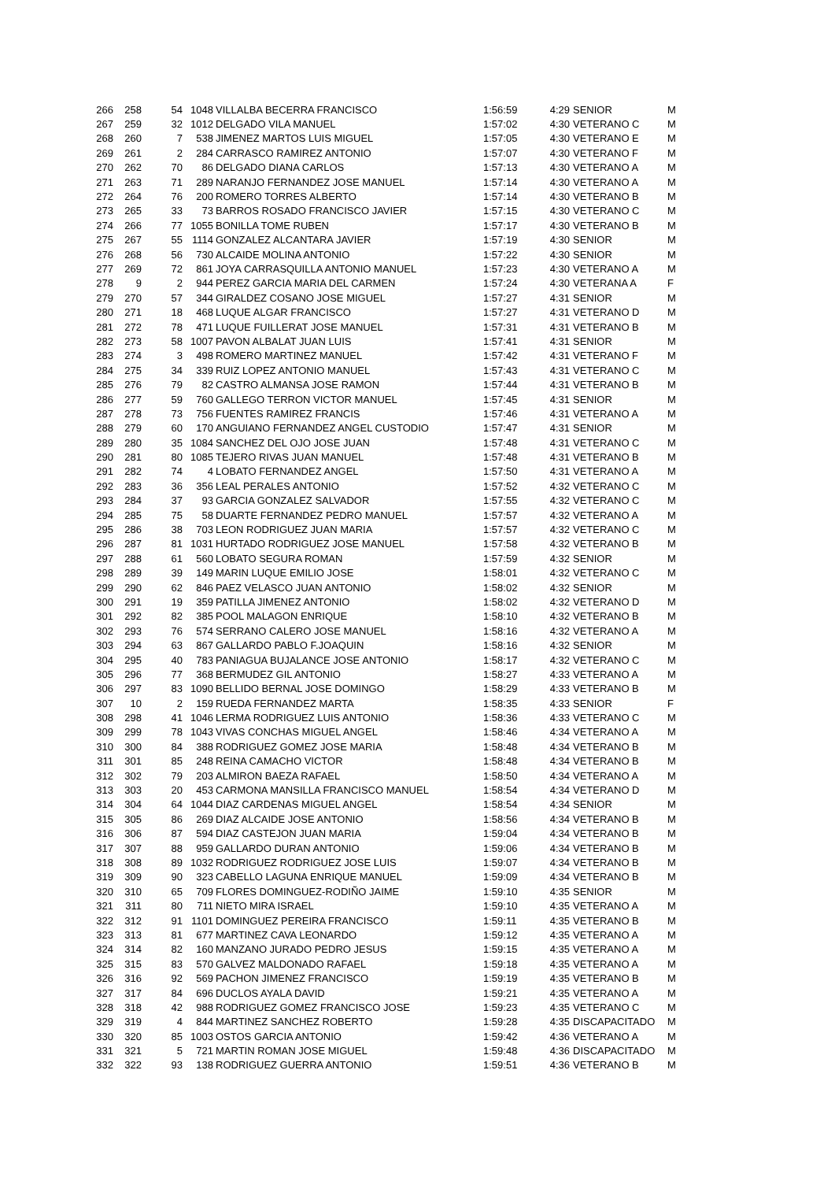| 266 | 258 | 54 | 1048 | VILLALBA BECERRA FRANCISCO | 1:56:59 | 4:29 | SENIOR | M |
| 267 | 259 | 32 | 1012 | DELGADO VILA MANUEL | 1:57:02 | 4:30 | VETERANO C | M |
| 268 | 260 | 7 | 538 | JIMENEZ MARTOS LUIS MIGUEL | 1:57:05 | 4:30 | VETERANO E | M |
| 269 | 261 | 2 | 284 | CARRASCO RAMIREZ ANTONIO | 1:57:07 | 4:30 | VETERANO F | M |
| 270 | 262 | 70 | 86 | DELGADO DIANA CARLOS | 1:57:13 | 4:30 | VETERANO A | M |
| 271 | 263 | 71 | 289 | NARANJO FERNANDEZ JOSE MANUEL | 1:57:14 | 4:30 | VETERANO A | M |
| 272 | 264 | 76 | 200 | ROMERO TORRES ALBERTO | 1:57:14 | 4:30 | VETERANO B | M |
| 273 | 265 | 33 | 73 | BARROS ROSADO FRANCISCO JAVIER | 1:57:15 | 4:30 | VETERANO C | M |
| 274 | 266 | 77 | 1055 | BONILLA TOME RUBEN | 1:57:17 | 4:30 | VETERANO B | M |
| 275 | 267 | 55 | 1114 | GONZALEZ ALCANTARA JAVIER | 1:57:19 | 4:30 | SENIOR | M |
| 276 | 268 | 56 | 730 | ALCAIDE MOLINA ANTONIO | 1:57:22 | 4:30 | SENIOR | M |
| 277 | 269 | 72 | 861 | JOYA CARRASQUILLA ANTONIO MANUEL | 1:57:23 | 4:30 | VETERANO A | M |
| 278 | 9 | 2 | 944 | PEREZ GARCIA MARIA DEL CARMEN | 1:57:24 | 4:30 | VETERANA A | F |
| 279 | 270 | 57 | 344 | GIRALDEZ COSANO JOSE MIGUEL | 1:57:27 | 4:31 | SENIOR | M |
| 280 | 271 | 18 | 468 | LUQUE ALGAR FRANCISCO | 1:57:27 | 4:31 | VETERANO D | M |
| 281 | 272 | 78 | 471 | LUQUE FUILLERAT JOSE MANUEL | 1:57:31 | 4:31 | VETERANO B | M |
| 282 | 273 | 58 | 1007 | PAVON ALBALAT JUAN LUIS | 1:57:41 | 4:31 | SENIOR | M |
| 283 | 274 | 3 | 498 | ROMERO MARTINEZ MANUEL | 1:57:42 | 4:31 | VETERANO F | M |
| 284 | 275 | 34 | 339 | RUIZ LOPEZ ANTONIO MANUEL | 1:57:43 | 4:31 | VETERANO C | M |
| 285 | 276 | 79 | 82 | CASTRO ALMANSA JOSE RAMON | 1:57:44 | 4:31 | VETERANO B | M |
| 286 | 277 | 59 | 760 | GALLEGO TERRON VICTOR MANUEL | 1:57:45 | 4:31 | SENIOR | M |
| 287 | 278 | 73 | 756 | FUENTES RAMIREZ FRANCIS | 1:57:46 | 4:31 | VETERANO A | M |
| 288 | 279 | 60 | 170 | ANGUIANO FERNANDEZ ANGEL CUSTODIO | 1:57:47 | 4:31 | SENIOR | M |
| 289 | 280 | 35 | 1084 | SANCHEZ DEL OJO JOSE JUAN | 1:57:48 | 4:31 | VETERANO C | M |
| 290 | 281 | 80 | 1085 | TEJERO RIVAS JUAN MANUEL | 1:57:48 | 4:31 | VETERANO B | M |
| 291 | 282 | 74 | 4 | LOBATO FERNANDEZ ANGEL | 1:57:50 | 4:31 | VETERANO A | M |
| 292 | 283 | 36 | 356 | LEAL PERALES ANTONIO | 1:57:52 | 4:32 | VETERANO C | M |
| 293 | 284 | 37 | 93 | GARCIA GONZALEZ SALVADOR | 1:57:55 | 4:32 | VETERANO C | M |
| 294 | 285 | 75 | 58 | DUARTE FERNANDEZ PEDRO MANUEL | 1:57:57 | 4:32 | VETERANO A | M |
| 295 | 286 | 38 | 703 | LEON RODRIGUEZ JUAN MARIA | 1:57:57 | 4:32 | VETERANO C | M |
| 296 | 287 | 81 | 1031 | HURTADO RODRIGUEZ JOSE MANUEL | 1:57:58 | 4:32 | VETERANO B | M |
| 297 | 288 | 61 | 560 | LOBATO SEGURA ROMAN | 1:57:59 | 4:32 | SENIOR | M |
| 298 | 289 | 39 | 149 | MARIN LUQUE EMILIO JOSE | 1:58:01 | 4:32 | VETERANO C | M |
| 299 | 290 | 62 | 846 | PAEZ VELASCO JUAN ANTONIO | 1:58:02 | 4:32 | SENIOR | M |
| 300 | 291 | 19 | 359 | PATILLA JIMENEZ ANTONIO | 1:58:02 | 4:32 | VETERANO D | M |
| 301 | 292 | 82 | 385 | POOL MALAGON ENRIQUE | 1:58:10 | 4:32 | VETERANO B | M |
| 302 | 293 | 76 | 574 | SERRANO CALERO JOSE MANUEL | 1:58:16 | 4:32 | VETERANO A | M |
| 303 | 294 | 63 | 867 | GALLARDO PABLO F.JOAQUIN | 1:58:16 | 4:32 | SENIOR | M |
| 304 | 295 | 40 | 783 | PANIAGUA BUJALANCE JOSE ANTONIO | 1:58:17 | 4:32 | VETERANO C | M |
| 305 | 296 | 77 | 368 | BERMUDEZ GIL ANTONIO | 1:58:27 | 4:33 | VETERANO A | M |
| 306 | 297 | 83 | 1090 | BELLIDO BERNAL JOSE DOMINGO | 1:58:29 | 4:33 | VETERANO B | M |
| 307 | 10 | 2 | 159 | RUEDA FERNANDEZ MARTA | 1:58:35 | 4:33 | SENIOR | F |
| 308 | 298 | 41 | 1046 | LERMA RODRIGUEZ LUIS ANTONIO | 1:58:36 | 4:33 | VETERANO C | M |
| 309 | 299 | 78 | 1043 | VIVAS CONCHAS MIGUEL ANGEL | 1:58:46 | 4:34 | VETERANO A | M |
| 310 | 300 | 84 | 388 | RODRIGUEZ GOMEZ JOSE MARIA | 1:58:48 | 4:34 | VETERANO B | M |
| 311 | 301 | 85 | 248 | REINA CAMACHO VICTOR | 1:58:48 | 4:34 | VETERANO B | M |
| 312 | 302 | 79 | 203 | ALMIRON BAEZA RAFAEL | 1:58:50 | 4:34 | VETERANO A | M |
| 313 | 303 | 20 | 453 | CARMONA MANSILLA FRANCISCO MANUEL | 1:58:54 | 4:34 | VETERANO D | M |
| 314 | 304 | 64 | 1044 | DIAZ CARDENAS MIGUEL ANGEL | 1:58:54 | 4:34 | SENIOR | M |
| 315 | 305 | 86 | 269 | DIAZ ALCAIDE JOSE ANTONIO | 1:58:56 | 4:34 | VETERANO B | M |
| 316 | 306 | 87 | 594 | DIAZ CASTEJON JUAN MARIA | 1:59:04 | 4:34 | VETERANO B | M |
| 317 | 307 | 88 | 959 | GALLARDO DURAN ANTONIO | 1:59:06 | 4:34 | VETERANO B | M |
| 318 | 308 | 89 | 1032 | RODRIGUEZ RODRIGUEZ JOSE LUIS | 1:59:07 | 4:34 | VETERANO B | M |
| 319 | 309 | 90 | 323 | CABELLO LAGUNA ENRIQUE MANUEL | 1:59:09 | 4:34 | VETERANO B | M |
| 320 | 310 | 65 | 709 | FLORES DOMINGUEZ-RODIÑO JAIME | 1:59:10 | 4:35 | SENIOR | M |
| 321 | 311 | 80 | 711 | NIETO MIRA ISRAEL | 1:59:10 | 4:35 | VETERANO A | M |
| 322 | 312 | 91 | 1101 | DOMINGUEZ PEREIRA FRANCISCO | 1:59:11 | 4:35 | VETERANO B | M |
| 323 | 313 | 81 | 677 | MARTINEZ CAVA LEONARDO | 1:59:12 | 4:35 | VETERANO A | M |
| 324 | 314 | 82 | 160 | MANZANO JURADO PEDRO JESUS | 1:59:15 | 4:35 | VETERANO A | M |
| 325 | 315 | 83 | 570 | GALVEZ MALDONADO RAFAEL | 1:59:18 | 4:35 | VETERANO A | M |
| 326 | 316 | 92 | 569 | PACHON JIMENEZ FRANCISCO | 1:59:19 | 4:35 | VETERANO B | M |
| 327 | 317 | 84 | 696 | DUCLOS AYALA DAVID | 1:59:21 | 4:35 | VETERANO A | M |
| 328 | 318 | 42 | 988 | RODRIGUEZ GOMEZ FRANCISCO JOSE | 1:59:23 | 4:35 | VETERANO C | M |
| 329 | 319 | 4 | 844 | MARTINEZ SANCHEZ ROBERTO | 1:59:28 | 4:35 | DISCAPACITADO | M |
| 330 | 320 | 85 | 1003 | OSTOS GARCIA ANTONIO | 1:59:42 | 4:36 | VETERANO A | M |
| 331 | 321 | 5 | 721 | MARTIN ROMAN JOSE MIGUEL | 1:59:48 | 4:36 | DISCAPACITADO | M |
| 332 | 322 | 93 | 138 | RODRIGUEZ GUERRA ANTONIO | 1:59:51 | 4:36 | VETERANO B | M |